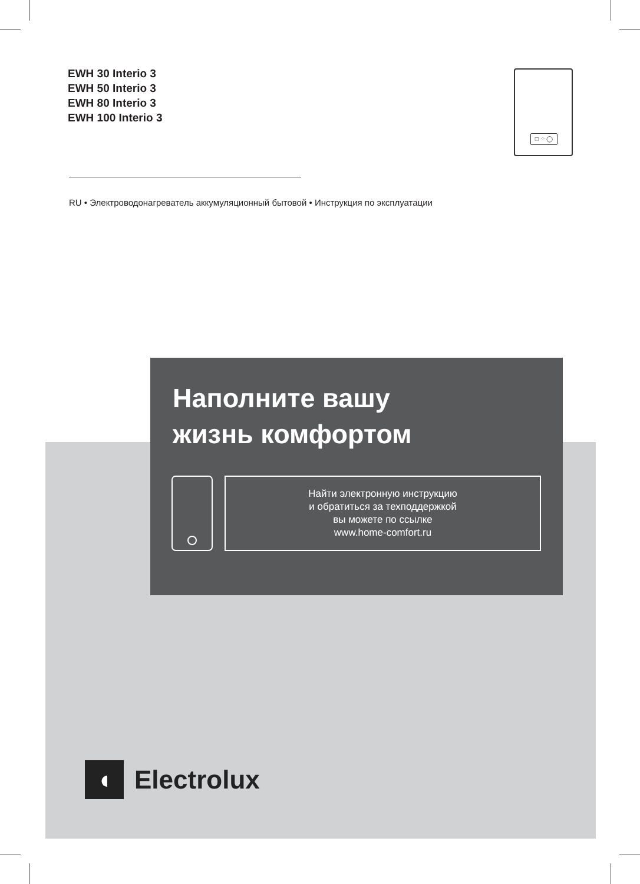EWH 30 Interio 3
EWH 50 Interio 3
EWH 80 Interio 3
EWH 100 Interio 3
□ ⁘ ◯
RU • Электроводонагреватель аккумуляционный бытовой • Инструкция по эксплуатации
Наполните вашу
жизнь комфортом
Найти электронную инструкцию
и обратиться за техподдержкой
вы можете по ссылке
www.home-comfort.ru
◖
Electrolux